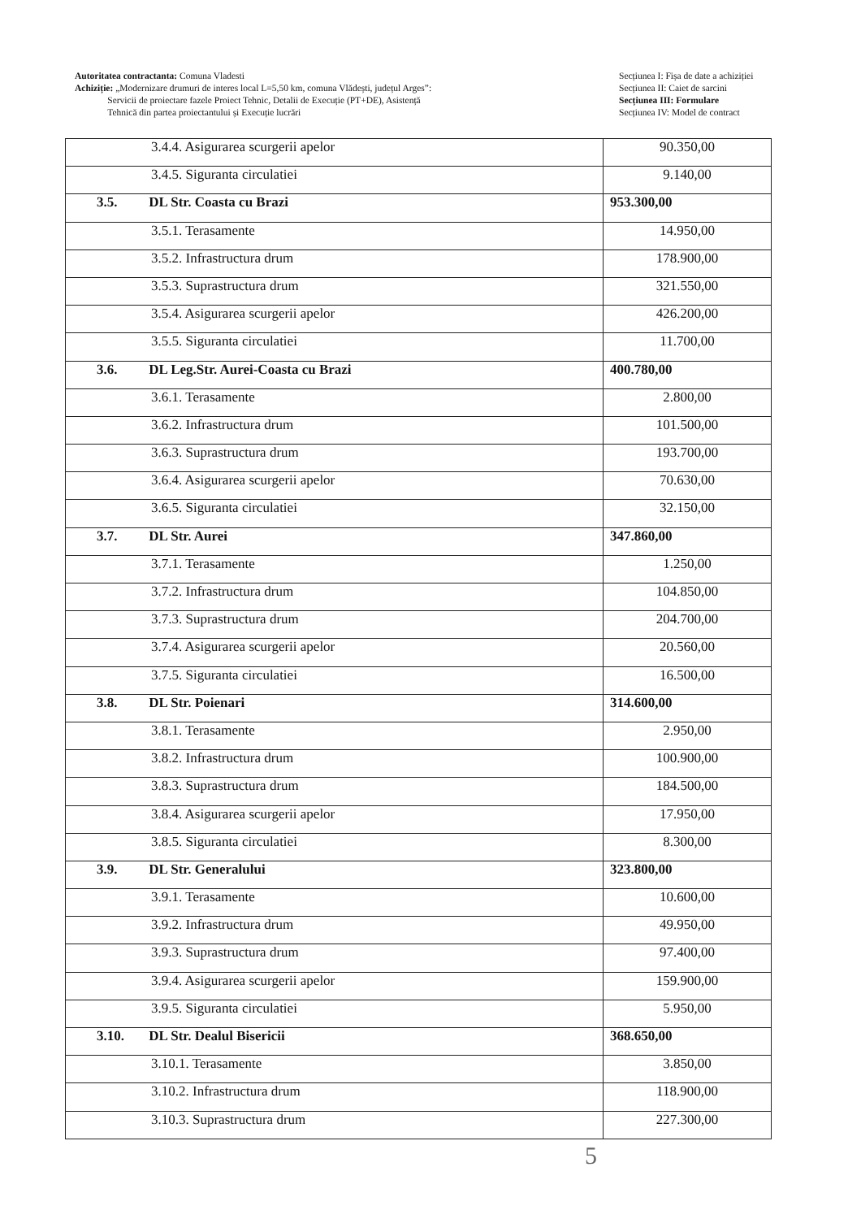Autoritatea contractanta: Comuna Vladesti
Achiziție: „Modernizare drumuri de interes local L=5,50 km, comuna Vlădești, județul Arges”:
Servicii de proiectare fazele Proiect Tehnic, Detalii de Execuție (PT+DE), Asistență
Tehnică din partea proiectantului și Execuție lucrări
Secțiunea I: Fișa de date a achiziției
Secțiunea II: Caiet de sarcini
Secțiunea III: Formulare
Secțiunea IV: Model de contract
| 3.4.4. Asigurarea scurgerii apelor | 90.350,00 |
| 3.4.5. Siguranta circulatiei | 9.140,00 |
| 3.5. DL Str. Coasta cu Brazi | 953.300,00 |
| 3.5.1. Terasamente | 14.950,00 |
| 3.5.2. Infrastructura drum | 178.900,00 |
| 3.5.3. Suprastructura drum | 321.550,00 |
| 3.5.4. Asigurarea scurgerii apelor | 426.200,00 |
| 3.5.5. Siguranta circulatiei | 11.700,00 |
| 3.6. DL Leg.Str. Aurei-Coasta cu Brazi | 400.780,00 |
| 3.6.1. Terasamente | 2.800,00 |
| 3.6.2. Infrastructura drum | 101.500,00 |
| 3.6.3. Suprastructura drum | 193.700,00 |
| 3.6.4. Asigurarea scurgerii apelor | 70.630,00 |
| 3.6.5. Siguranta circulatiei | 32.150,00 |
| 3.7. DL Str. Aurei | 347.860,00 |
| 3.7.1. Terasamente | 1.250,00 |
| 3.7.2. Infrastructura drum | 104.850,00 |
| 3.7.3. Suprastructura drum | 204.700,00 |
| 3.7.4. Asigurarea scurgerii apelor | 20.560,00 |
| 3.7.5. Siguranta circulatiei | 16.500,00 |
| 3.8. DL Str. Poienari | 314.600,00 |
| 3.8.1. Terasamente | 2.950,00 |
| 3.8.2. Infrastructura drum | 100.900,00 |
| 3.8.3. Suprastructura drum | 184.500,00 |
| 3.8.4. Asigurarea scurgerii apelor | 17.950,00 |
| 3.8.5. Siguranta circulatiei | 8.300,00 |
| 3.9. DL Str. Generalului | 323.800,00 |
| 3.9.1. Terasamente | 10.600,00 |
| 3.9.2. Infrastructura drum | 49.950,00 |
| 3.9.3. Suprastructura drum | 97.400,00 |
| 3.9.4. Asigurarea scurgerii apelor | 159.900,00 |
| 3.9.5. Siguranta circulatiei | 5.950,00 |
| 3.10. DL Str. Dealul Bisericii | 368.650,00 |
| 3.10.1. Terasamente | 3.850,00 |
| 3.10.2. Infrastructura drum | 118.900,00 |
| 3.10.3. Suprastructura drum | 227.300,00 |
5